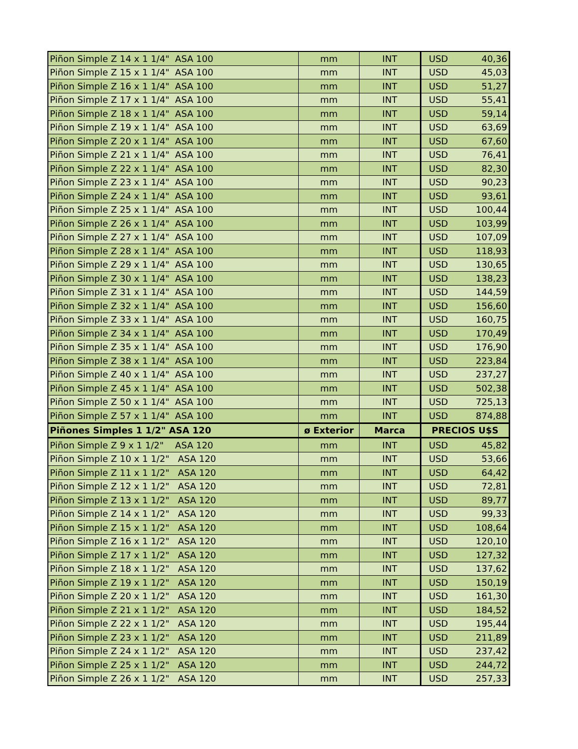| Piñon Simple Z 14 x 1 1/4" ASA 100 | mm | INT | USD | 40,36 |
| Piñon Simple Z 15 x 1 1/4" ASA 100 | mm | INT | USD | 45,03 |
| Piñon Simple Z 16 x 1 1/4" ASA 100 | mm | INT | USD | 51,27 |
| Piñon Simple Z 17 x 1 1/4" ASA 100 | mm | INT | USD | 55,41 |
| Piñon Simple Z 18 x 1 1/4" ASA 100 | mm | INT | USD | 59,14 |
| Piñon Simple Z 19 x 1 1/4" ASA 100 | mm | INT | USD | 63,69 |
| Piñon Simple Z 20 x 1 1/4" ASA 100 | mm | INT | USD | 67,60 |
| Piñon Simple Z 21 x 1 1/4" ASA 100 | mm | INT | USD | 76,41 |
| Piñon Simple Z 22 x 1 1/4" ASA 100 | mm | INT | USD | 82,30 |
| Piñon Simple Z 23 x 1 1/4" ASA 100 | mm | INT | USD | 90,23 |
| Piñon Simple Z 24 x 1 1/4" ASA 100 | mm | INT | USD | 93,61 |
| Piñon Simple Z 25 x 1 1/4" ASA 100 | mm | INT | USD | 100,44 |
| Piñon Simple Z 26 x 1 1/4" ASA 100 | mm | INT | USD | 103,99 |
| Piñon Simple Z 27 x 1 1/4" ASA 100 | mm | INT | USD | 107,09 |
| Piñon Simple Z 28 x 1 1/4" ASA 100 | mm | INT | USD | 118,93 |
| Piñon Simple Z 29 x 1 1/4" ASA 100 | mm | INT | USD | 130,65 |
| Piñon Simple Z 30 x 1 1/4" ASA 100 | mm | INT | USD | 138,23 |
| Piñon Simple Z 31 x 1 1/4" ASA 100 | mm | INT | USD | 144,59 |
| Piñon Simple Z 32 x 1 1/4" ASA 100 | mm | INT | USD | 156,60 |
| Piñon Simple Z 33 x 1 1/4" ASA 100 | mm | INT | USD | 160,75 |
| Piñon Simple Z 34 x 1 1/4" ASA 100 | mm | INT | USD | 170,49 |
| Piñon Simple Z 35 x 1 1/4" ASA 100 | mm | INT | USD | 176,90 |
| Piñon Simple Z 38 x 1 1/4" ASA 100 | mm | INT | USD | 223,84 |
| Piñon Simple Z 40 x 1 1/4" ASA 100 | mm | INT | USD | 237,27 |
| Piñon Simple Z 45 x 1 1/4" ASA 100 | mm | INT | USD | 502,38 |
| Piñon Simple Z 50 x 1 1/4" ASA 100 | mm | INT | USD | 725,13 |
| Piñon Simple Z 57 x 1 1/4" ASA 100 | mm | INT | USD | 874,88 |
| Piñones Simples 1 1/2" ASA 120 | ø Exterior | Marca | PRECIOS U$S | |
| Piñon Simple Z 9 x 1 1/2" ASA 120 | mm | INT | USD | 45,82 |
| Piñon Simple Z 10 x 1 1/2" ASA 120 | mm | INT | USD | 53,66 |
| Piñon Simple Z 11 x 1 1/2" ASA 120 | mm | INT | USD | 64,42 |
| Piñon Simple Z 12 x 1 1/2" ASA 120 | mm | INT | USD | 72,81 |
| Piñon Simple Z 13 x 1 1/2" ASA 120 | mm | INT | USD | 89,77 |
| Piñon Simple Z 14 x 1 1/2" ASA 120 | mm | INT | USD | 99,33 |
| Piñon Simple Z 15 x 1 1/2" ASA 120 | mm | INT | USD | 108,64 |
| Piñon Simple Z 16 x 1 1/2" ASA 120 | mm | INT | USD | 120,10 |
| Piñon Simple Z 17 x 1 1/2" ASA 120 | mm | INT | USD | 127,32 |
| Piñon Simple Z 18 x 1 1/2" ASA 120 | mm | INT | USD | 137,62 |
| Piñon Simple Z 19 x 1 1/2" ASA 120 | mm | INT | USD | 150,19 |
| Piñon Simple Z 20 x 1 1/2" ASA 120 | mm | INT | USD | 161,30 |
| Piñon Simple Z 21 x 1 1/2" ASA 120 | mm | INT | USD | 184,52 |
| Piñon Simple Z 22 x 1 1/2" ASA 120 | mm | INT | USD | 195,44 |
| Piñon Simple Z 23 x 1 1/2" ASA 120 | mm | INT | USD | 211,89 |
| Piñon Simple Z 24 x 1 1/2" ASA 120 | mm | INT | USD | 237,42 |
| Piñon Simple Z 25 x 1 1/2" ASA 120 | mm | INT | USD | 244,72 |
| Piñon Simple Z 26 x 1 1/2" ASA 120 | mm | INT | USD | 257,33 |